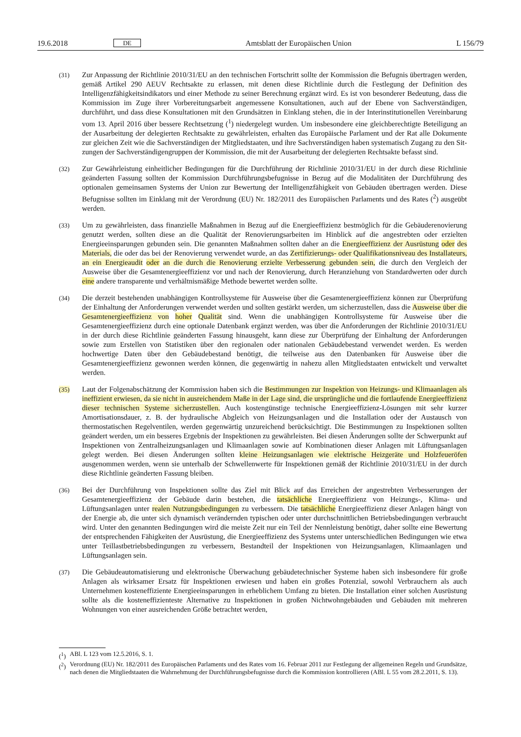19.6.2018 DE Amtsblatt der Europäischen Union L 156/79
(31)
Zur Anpassung der Richtlinie 2010/31/EU an den technischen Fortschritt sollte der Kommission die Befugnis übertragen werden, gemäß Artikel 290 AEUV Rechtsakte zu erlassen, mit denen diese Richtlinie durch die Fest­legung der Definition des Intelligenzfähigkeitsindikators und einer Methode zu seiner Berechnung ergänzt wird. Es ist von besonderer Bedeutung, dass die Kommission im Zuge ihrer Vorbereitungsarbeit angemessene Konsultatio­nen, auch auf der Ebene von Sachverständigen, durchführt, und dass diese Konsultationen mit den Grundsätzen in Einklang stehen, die in der Interinstitutionellen Vereinbarung vom 13. April 2016 über bessere Rechtsetzung (<sup>1</sup>) niedergelegt wurden. Um insbesondere eine gleichberechtigte Beteiligung an der Ausarbeitung der delegierten Rechtsakte zu gewährleisten, erhalten das Europäische Parlament und der Rat alle Dokumente zur gleichen Zeit wie die Sachverständigen der Mitgliedstaaten, und ihre Sachverständigen haben systematisch Zugang zu den Sit­zungen der Sachverständigengruppen der Kommission, die mit der Ausarbeitung der delegierten Rechtsakte befasst sind.
(32)
Zur Gewährleistung einheitlicher Bedingungen für die Durchführung der Richtlinie 2010/31/EU in der durch diese Richtlinie geänderten Fassung sollten der Kommission Durchführungsbefugnisse in Bezug auf die Modalitäten der Durchführung des optionalen gemeinsamen Systems der Union zur Bewertung der Intelligenzfähigkeit von Ge­bäuden übertragen werden. Diese Befugnisse sollten im Einklang mit der Verordnung (EU) Nr. 182/2011 des Europäischen Parlaments und des Rates (<sup>2</sup>) ausgeübt werden.
(33)
Um zu gewährleisten, dass finanzielle Maßnahmen in Bezug auf die Energieeffizienz bestmöglich für die Gebäu­derenovierung genutzt werden, sollten diese an die Qualität der Renovierungsarbeiten im Hinblick auf die ange­strebten oder erzielten Energieeinsparungen gebunden sein. Die genannten Maßnahmen sollten daher an die Energieeffizienz der Ausrüstung oder des Materials, die oder das bei der Renovierung verwendet wurde, an das Zertifizierungs- oder Qualifikationsniveau des Installateurs, an ein Energieaudit oder an die durch die Renovierung erzielte Verbesserung gebunden sein, die durch den Vergleich der Ausweise über die Gesamtenergieeffizienz vor und nach der Renovierung, durch Heranziehung von Standardwerten oder durch eine andere transparente und verhältnismäßige Methode bewertet werden sollte.
(34)
Die derzeit bestehenden unabhängigen Kontrollsysteme für Ausweise über die Gesamtenergieeffizienz können zur Überprüfung der Einhaltung der Anforderungen verwendet werden und sollten gestärkt werden, um sicherzustellen, dass die Ausweise über die Gesamtenergieeffizienz von hoher Qualität sind. Wenn die unabhängigen Kontroll­systeme für Ausweise über die Gesamtenergieeffizienz durch eine optionale Datenbank ergänzt werden, was über die Anforderungen der Richtlinie 2010/31/EU in der durch diese Richtlinie geänderten Fassung hinausgeht, kann diese zur Überprüfung der Einhaltung der Anforderungen sowie zum Erstellen von Statistiken über den regionalen oder nationalen Gebäudebestand verwendet werden. Es werden hochwertige Daten über den Gebäudebestand benötigt, die teilweise aus den Datenbanken für Ausweise über die Gesamtenergieeffizienz gewonnen werden können, die gegenwärtig in nahezu allen Mitgliedstaaten entwickelt und verwaltet werden.
(35)
Laut der Folgenabschätzung der Kommission haben sich die Bestimmungen zur Inspektion von Heizungs- und Klimaanlagen als ineffizient erwiesen, da sie nicht in ausreichendem Maße in der Lage sind, die ursprüngliche und die fortlaufende Energieeffizienz dieser technischen Systeme sicherzustellen. Auch kostengünstige technische Ener­gieeffizienz-Lösungen mit sehr kurzer Amortisationsdauer, z. B. der hydraulische Abgleich von Heizungsanlagen und die Installation oder der Austausch von thermostatischen Regelventilen, werden gegenwärtig unzureichend berücksichtigt. Die Bestimmungen zu Inspektionen sollten geändert werden, um ein besseres Ergebnis der Inspek­tionen zu gewährleisten. Bei diesen Änderungen sollte der Schwerpunkt auf Inspektionen von Zentralheizungs­anlagen und Klimaanlagen sowie auf Kombinationen dieser Anlagen mit Lüftungsanlagen gelegt werden. Bei diesen Änderungen sollten kleine Heizungsanlagen wie elektrische Heizgeräte und Holzfeueröfen ausgenommen werden, wenn sie unterhalb der Schwellenwerte für Inspektionen gemäß der Richtlinie 2010/31/EU in der durch diese Richtlinie geänderten Fassung bleiben.
(36)
Bei der Durchführung von Inspektionen sollte das Ziel mit Blick auf das Erreichen der angestrebten Verbesserungen der Gesamtenergieeffizienz der Gebäude darin bestehen, die tatsächliche Energieeffizienz von Heizungs-, Klima- und Lüftungsanlagen unter realen Nutzungsbedingungen zu verbessern. Die tatsächliche Energieeffizienz dieser Anlagen hängt von der Energie ab, die unter sich dynamisch verändernden typischen oder unter durchschnittlichen Betriebsbedingungen verbraucht wird. Unter den genannten Bedingungen wird die meiste Zeit nur ein Teil der Nennleistung benötigt, daher sollte eine Bewertung der entsprechenden Fähigkeiten der Ausrüstung, die Energie­effizienz des Systems unter unterschiedlichen Bedingungen wie etwa unter Teillastbetriebsbedingungen zu ver­bessern, Bestandteil der Inspektionen von Heizungsanlagen, Klimaanlagen und Lüftungsanlagen sein.
(37)
Die Gebäudeautomatisierung und elektronische Überwachung gebäudetechnischer Systeme haben sich insbesondere für große Anlagen als wirksamer Ersatz für Inspektionen erwiesen und haben ein großes Potenzial, sowohl Ver­brauchern als auch Unternehmen kosteneffiziente Energieeinsparungen in erheblichem Umfang zu bieten. Die Installation einer solchen Ausrüstung sollte als die kosteneffizienteste Alternative zu Inspektionen in großen Nichtwohngebäuden und Gebäuden mit mehreren Wohnungen von einer ausreichenden Größe betrachtet werden,
(<sup>1</sup>) ABl. L 123 vom 12.5.2016, S. 1.
(<sup>2</sup>) Verordnung (EU) Nr. 182/2011 des Europäischen Parlaments und des Rates vom 16. Februar 2011 zur Festlegung der allgemeinen Regeln und Grundsätze, nach denen die Mitgliedstaaten die Wahrnehmung der Durchführungsbefugnisse durch die Kommission kontrollieren (ABl. L 55 vom 28.2.2011, S. 13).